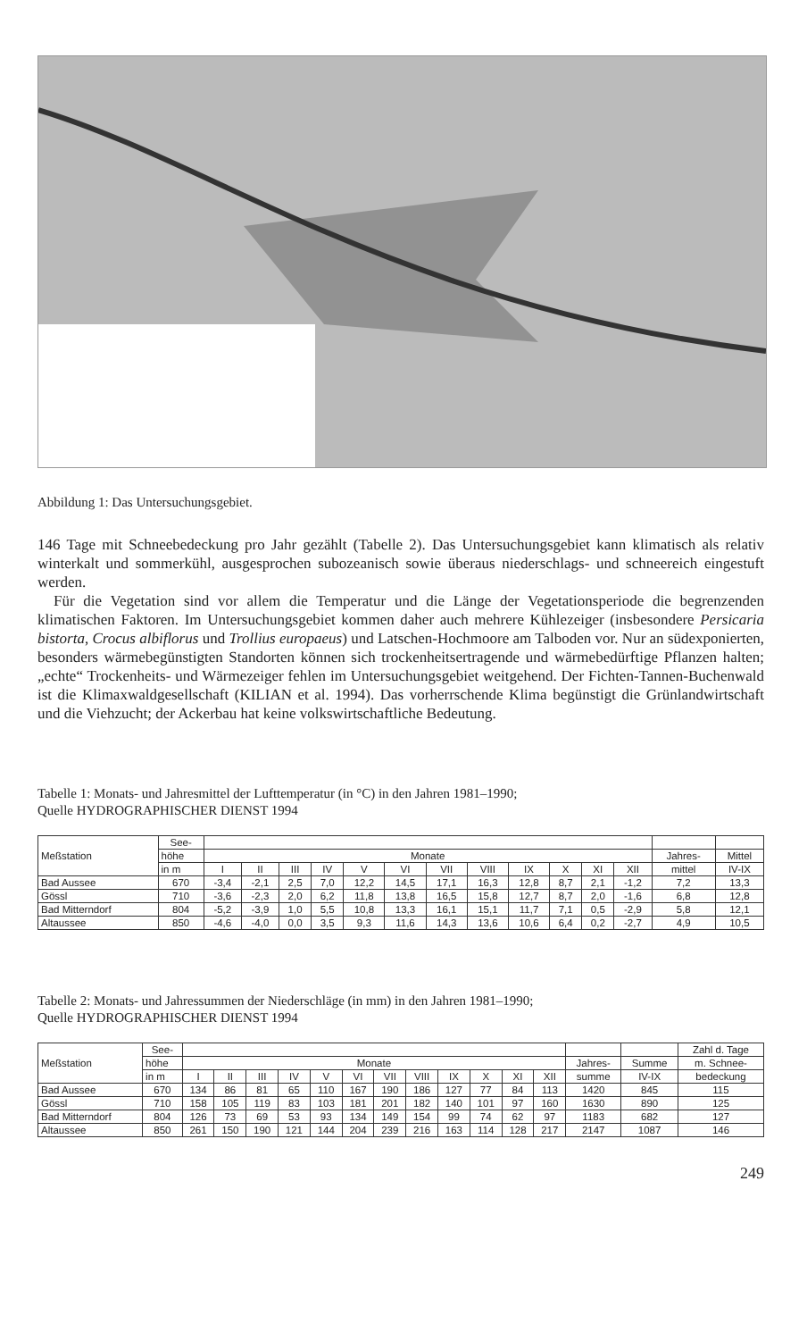Abbildung 1: Das Untersuchungsgebiet.
146 Tage mit Schneebedeckung pro Jahr gezählt (Tabelle 2). Das Untersuchungsgebiet kann klimatisch als relativ winterkalt und sommerkühl, ausgesprochen subozeanisch sowie überaus niederschlags- und schneereich eingestuft werden.
Für die Vegetation sind vor allem die Temperatur und die Länge der Vegetationsperiode die begrenzenden klimatischen Faktoren. Im Untersuchungsgebiet kommen daher auch mehrere Kühlezeiger (insbesondere Persicaria bistorta, Crocus albiflorus und Trollius europaeus) und Latschen-Hochmoore am Talboden vor. Nur an südexponierten, besonders wärmebegünstigten Standorten können sich trockenheitsertragende und wärmebedürftige Pflanzen halten; „echte“ Trockenheits- und Wärmezeiger fehlen im Untersuchungsgebiet weitgehend. Der Fichten-Tannen-Buchenwald ist die Klimaxwaldgesellschaft (KILIAN et al. 1994). Das vorherrschende Klima begünstigt die Grünlandwirtschaft und die Viehzucht; der Ackerbau hat keine volkswirtschaftliche Bedeutung.
Tabelle 1: Monats- und Jahresmittel der Lufttemperatur (in °C) in den Jahren 1981–1990;
Quelle HYDROGRAPHISCHER DIENST 1994
| Meßstation | See- | | | | | | | | | | | | | | |
| --- | --- | --- | --- | --- | --- | --- | --- | --- | --- | --- | --- | --- | --- | --- | --- |
| | höhe | Monate | | | | | | | | | | | | Jahres- | Mittel |
| | in m | I | II | III | IV | V | VI | VII | VIII | IX | X | XI | XII | mittel | IV-IX |
| Bad Aussee | 670 | -3,4 | -2,1 | 2,5 | 7,0 | 12,2 | 14,5 | 17,1 | 16,3 | 12,8 | 8,7 | 2,1 | -1,2 | 7,2 | 13,3 |
| Gössl | 710 | -3,6 | -2,3 | 2,0 | 6,2 | 11,8 | 13,8 | 16,5 | 15,8 | 12,7 | 8,7 | 2,0 | -1,6 | 6,8 | 12,8 |
| Bad Mitterndorf | 804 | -5,2 | -3,9 | 1,0 | 5,5 | 10,8 | 13,3 | 16,1 | 15,1 | 11,7 | 7,1 | 0,5 | -2,9 | 5,8 | 12,1 |
| Altaussee | 850 | -4,6 | -4,0 | 0,0 | 3,5 | 9,3 | 11,6 | 14,3 | 13,6 | 10,6 | 6,4 | 0,2 | -2,7 | 4,9 | 10,5 |
Tabelle 2: Monats- und Jahressummen der Niederschläge (in mm) in den Jahren 1981–1990;
Quelle HYDROGRAPHISCHER DIENST 1994
| Meßstation | See- | | | | | | | | | | | | | | | Zahl d. Tage |
| --- | --- | --- | --- | --- | --- | --- | --- | --- | --- | --- | --- | --- | --- | --- | --- | --- |
| | höhe | Monate | | | | | | | | | | | | Jahres- | Summe | m. Schnee- |
| | in m | I | II | III | IV | V | VI | VII | VIII | IX | X | XI | XII | summe | IV-IX | bedeckung |
| Bad Aussee | 670 | 134 | 86 | 81 | 65 | 110 | 167 | 190 | 186 | 127 | 77 | 84 | 113 | 1420 | 845 | 115 |
| Gössl | 710 | 158 | 105 | 119 | 83 | 103 | 181 | 201 | 182 | 140 | 101 | 97 | 160 | 1630 | 890 | 125 |
| Bad Mitterndorf | 804 | 126 | 73 | 69 | 53 | 93 | 134 | 149 | 154 | 99 | 74 | 62 | 97 | 1183 | 682 | 127 |
| Altaussee | 850 | 261 | 150 | 190 | 121 | 144 | 204 | 239 | 216 | 163 | 114 | 128 | 217 | 2147 | 1087 | 146 |
249